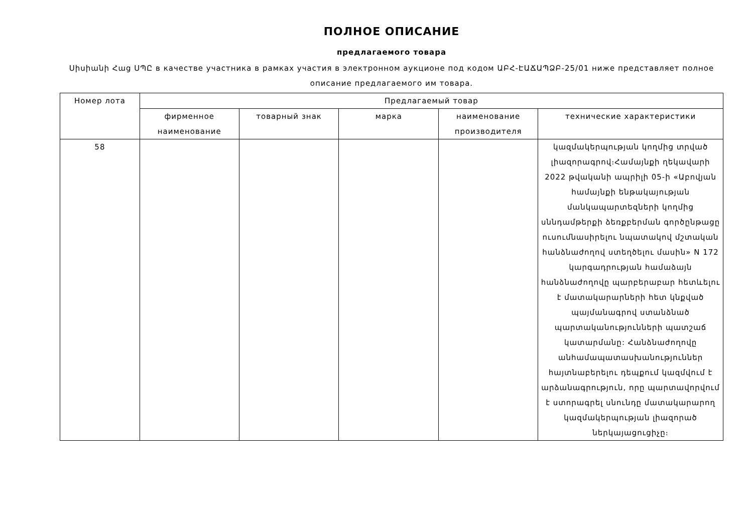ПОЛНОЕ ОПИСАНИЕ
предлагаемого товара
Սիսիանի Հաց ՍՊԸ в качестве участника в рамках участия в электронном аукционе под кодом ԱԲՀ-ԷԱՃԱՊՁԲ-25/01 ниже представляет полное описание предлагаемого им товара.
| Номер лота | Предлагаемый товар | | | | |
| --- | --- | --- | --- | --- | --- |
| | фирменное наименование | товарный знак | марка | наименование производителя | технические характеристики |
| 58 | | | | | կազմակերպության կողմից տրված լիազորագրով։Համայնքի ղեկավարի 2022 թվականի ապրիլի 05-ի «Աբովյան համայնքի ենթակայության մանկապարտեզների կողմից սննդամթերքի ձեռքբերման գործընթացը ուսումնասիրելու նպատակով մշտական հանձնաժողով ստեղծելու մասին» N 172 կարգադրության համաձայն հանձնաժողովը պարբերաբար հետևելու է մատակարարների հետ կնքված պայմանագրով ստանձնած պարտականությունների պատշաճ կատարմանը: Հանձնաժողովը անհամապատասխանություններ հայտնաբերելու դեպքում կազմվում է արձանագրություն, որը պարտավորվում է ստորագրել սնունդը մատակարարող կազմակերպության լիազորած ներկայացուցիչը։ |